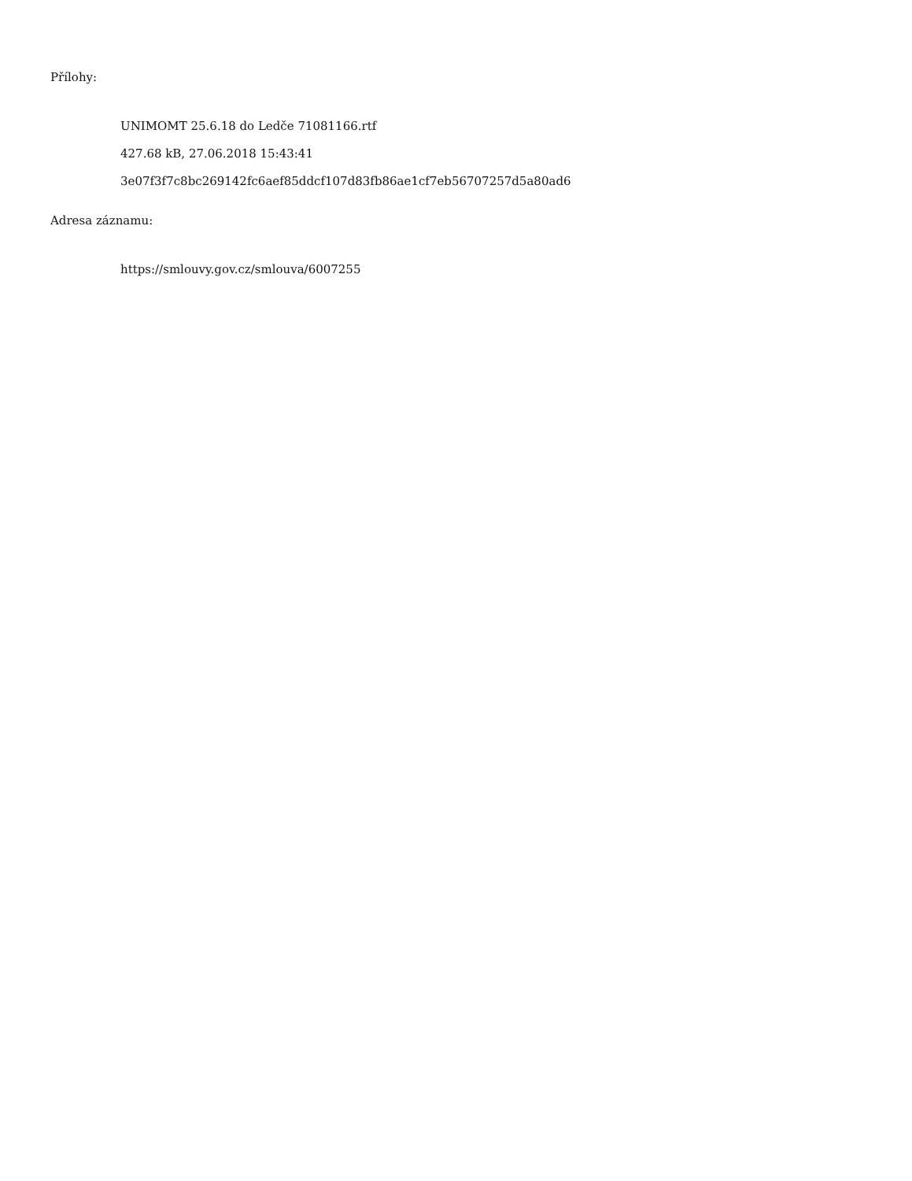Přílohy:
UNIMOMT 25.6.18 do Ledče 71081166.rtf
427.68 kB, 27.06.2018 15:43:41
3e07f3f7c8bc269142fc6aef85ddcf107d83fb86ae1cf7eb56707257d5a80ad6
Adresa záznamu:
https://smlouvy.gov.cz/smlouva/6007255